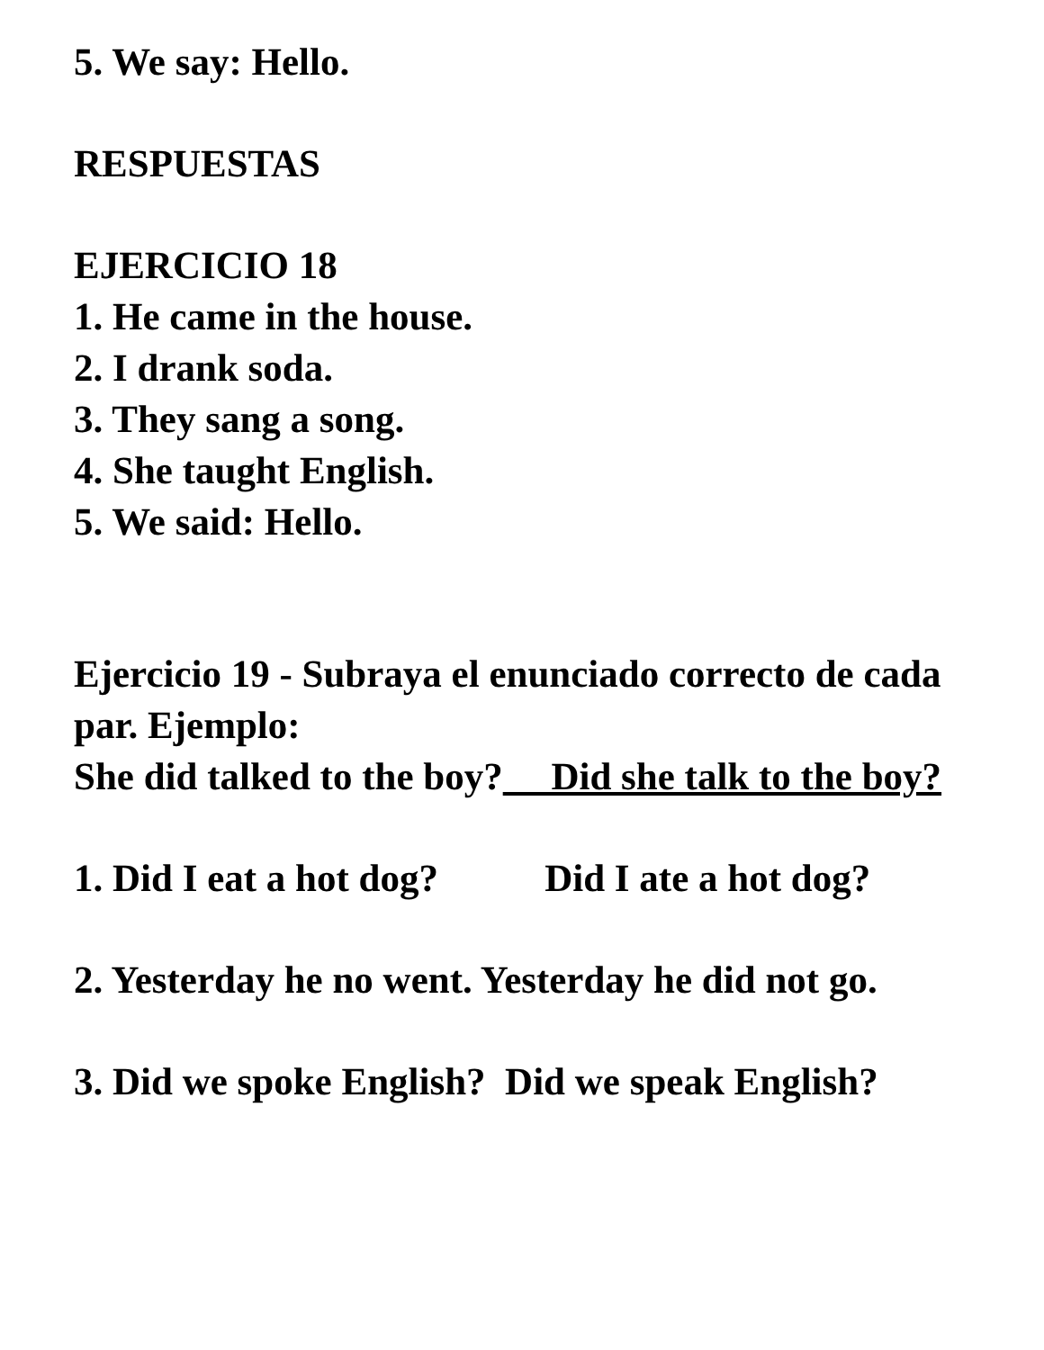5. We say: Hello.
RESPUESTAS
EJERCICIO 18
1. He came in the house.
2. I drank soda.
3. They sang a song.
4. She taught English.
5. We said: Hello.
Ejercicio 19 - Subraya el enunciado correcto de cada par. Ejemplo:
She did talked to the boy? Did she talk to the boy?
1. Did I eat a hot dog? Did I ate a hot dog?
2. Yesterday he no went. Yesterday he did not go.
3. Did we spoke English? Did we speak English?